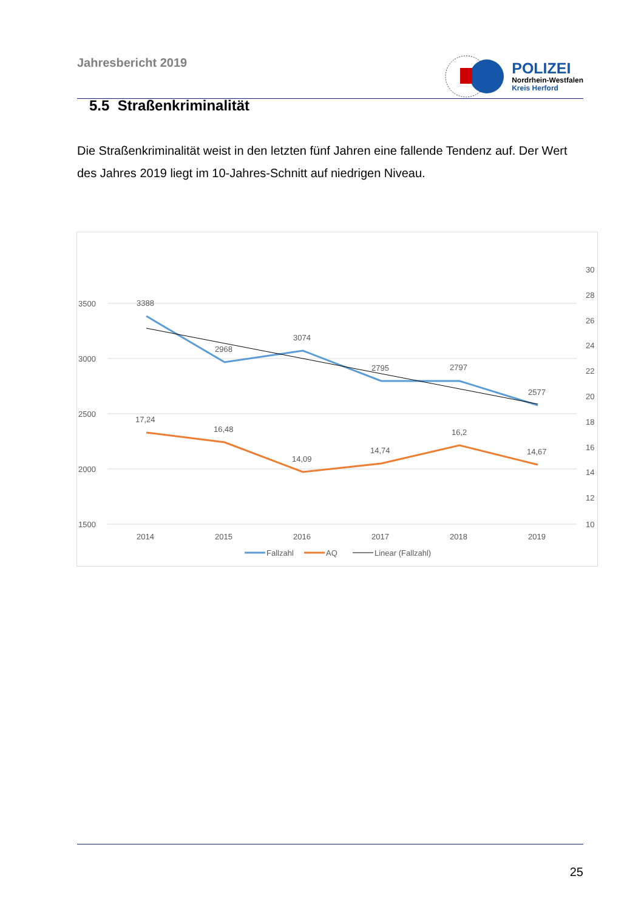Jahresbericht 2019
POLIZEI
Nordrhein-Westfalen
Kreis Herford
5.5 Straßenkriminalität
Die Straßenkriminalität weist in den letzten fünf Jahren eine fallende Tendenz auf. Der Wert des Jahres 2019 liegt im 10-Jahres-Schnitt auf niedrigen Niveau.
3500
3000
2500
2000
1500
30
28
26
24
22
20
18
16
14
12
10
2014
2015
2016
2017
2018
2019
3388
2968
3074
2795
2797
2577
17,24
16,48
14,09
14,74
16,2
14,67
Fallzahl
AQ
Linear (Fallzahl)
25